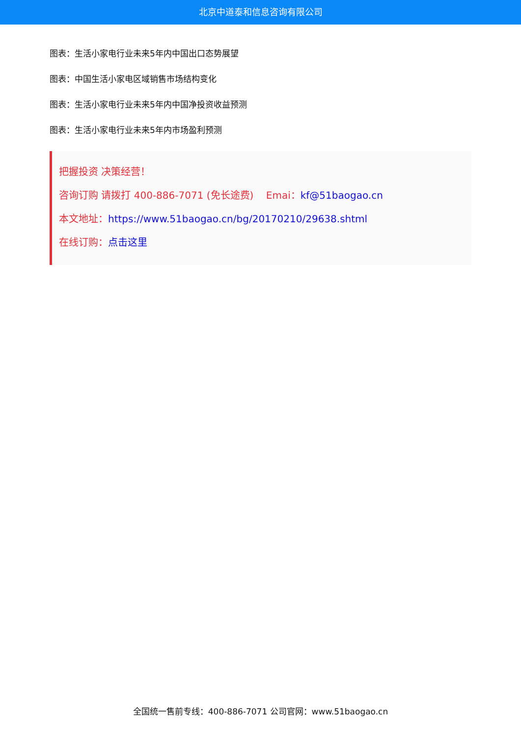北京中道泰和信息咨询有限公司
图表：生活小家电行业未来5年内中国出口态势展望
图表：中国生活小家电区域销售市场结构变化
图表：生活小家电行业未来5年内中国净投资收益预测
图表：生活小家电行业未来5年内市场盈利预测
把握投资 决策经营！
咨询订购 请拨打 400-886-7071 (免长途费) Emai：kf@51baogao.cn
本文地址：https://www.51baogao.cn/bg/20170210/29638.shtml
在线订购：点击这里
全国统一售前专线：400-886-7071 公司官网：www.51baogao.cn